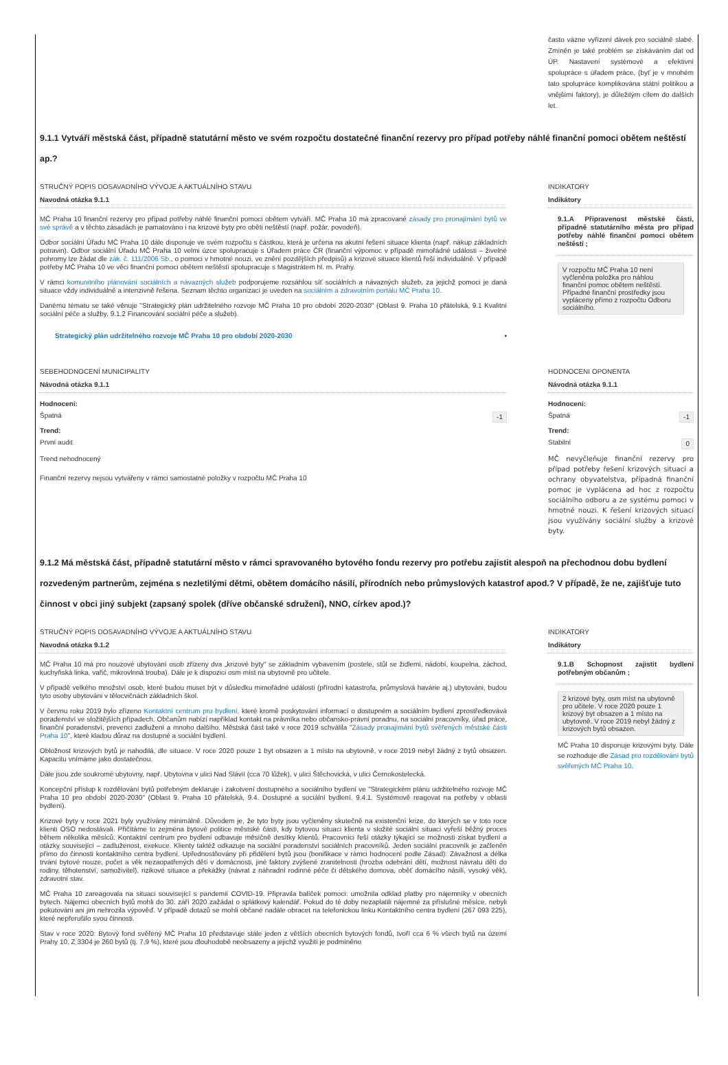často vázne vyřízení dávek pro sociálně slabé. Zmíněn je také problém se získáváním dat od ÚP. Nastavení systémové a efektivní spolupráce s úřadem práce, (byť je v mnohém tato spolupráce komplikována státní politikou a vnějšími faktory), je důležitým cílem do dalších let.
9.1.1 Vytváří městská část, případně statutární město ve svém rozpočtu dostatečné finanční rezervy pro případ potřeby náhlé finanční pomoci obětem neštěstí ap.?
STRUČNÝ POPIS DOSAVADNÍHO VÝVOJE A AKTUÁLNÍHO STAVU
Navodná otázka 9.1.1
MČ Praha 10 finanční rezervy pro případ potřeby náhlé finanční pomoci obětem vytváří. MČ Praha 10 má zpracované zásady pro pronajímání bytů ve své správě a v těchto zásadách je pamatováno i na krizové byty pro oběti neštěstí (např. požár, povodeň).
Odbor sociální Úřadu MČ Praha 10 dále disponuje ve svém rozpočtu s částkou, která je určena na akutní řešení situace klienta (např. nákup základních potravin). Odbor sociální Úřadu MČ Praha 10 velmi úzce spolupracuje s Úřadem práce ČR (finanční výpomoc v případě mimořádné události – živelné pohromy lze žádat dle zák. č. 111/2006 Sb., o pomoci v hmotné nouzi, ve znění pozdějších předpisů) a krizové situace klientů řeší individuálně. V případě potřeby MČ Praha 10 ve věci finanční pomoci obětem neštěstí spolupracuje s Magistrátem hl. m. Prahy.
V rámci komunitního plánování sociálních a návazných služeb podporujeme rozsáhlou síť sociálních a návazných služeb, za jejichž pomoci je daná situace vždy individuálně a intenzivně řešena. Seznam těchto organizací je uveden na sociálním a zdravotním portálu MČ Praha 10.
Danému tématu se také věnuje "Strategický plán udržitelného rozvoje MČ Praha 10 pro období 2020-2030" (Oblast 9. Praha 10 přátelská, 9.1 Kvalitní sociální péče a služby, 9.1.2 Financování sociální péče a služeb).
Strategický plán udržitelného rozvoje MČ Praha 10 pro období 2020-2030 ▪
INDIKATORY
Indikátory
9.1.A Připravenost městské části, případně statutárního města pro případ potřeby náhlé finanční pomoci obětem neštěstí ;
V rozpočtu MČ Praha 10 není vyčleněna položka pro náhlou finanční pomoc obětem neštěstí. Případné finanční prostředky jsou vypláceny přímo z rozpočtu Odboru sociálního.
SEBEHODNOCENÍ MUNICIPALITY
Návodná otázka 9.1.1
Hodnoceni:
Špatná -1
Trend:
První audit
Trend nehodnocený
Finanční rezervy nejsou vytvářeny v rámci samostatné položky v rozpočtu MČ Praha 10
HODNOCENI OPONENTA
Návodná otázka 9.1.1
Hodnoceni:
Špatná -1
Trend:
Stabilní 0
MČ nevyčleňuje finanční rezervy pro případ potřeby řešení krizových situací a ochrany obyvatelstva, případná finanční pomoc je vyplácena ad hoc z rozpočtu sociálního odboru a ze systému pomoci v hmotné nouzi. K řešení krizových situací jsou využívány sociální služby a krizové byty.
9.1.2 Má městská část, případně statutární město v rámci spravovaného bytového fondu rezervy pro potřebu zajistit alespoň na přechodnou dobu bydlení rozvedeným partnerům, zejména s nezletilými dětmi, obětem domácího násilí, přírodních nebo průmyslových katastrof apod.? V případě, že ne, zajišťuje tuto činnost v obci jiný subjekt (zapsaný spolek (dříve občanské sdružení), NNO, církev apod.)?
STRUČNÝ POPIS DOSAVADNÍHO VÝVOJE A AKTUÁLNÍHO STAVU
Navodná otázka 9.1.2
MČ Praha 10 má pro nouzové ubytování osob zřízeny dva „krizové byty“ se základním vybavením (postele, stůl se židlemi, nádobí, koupelna, záchod, kuchyňská linka, vařič, mikrovlnná trouba). Dále je k dispozici osm míst na ubytovně pro učitele.
V případě velkého množství osob, které budou muset být v důsledku mimořádné události (přírodní katastrofa, průmyslová havárie aj.) ubytováni, budou tyto osoby ubytováni v tělocvičnách základních škol.
V červnu roku 2019 bylo zřízeno Kontaktní centrum pro bydlení, které kromě poskytování informací o dostupném a sociálním bydlení zprostředkovává poradenství ve složitějších případech. Občanům nabízí například kontakt na právníka nebo občansko-právní poradnu, na sociální pracovníky, úřad práce, finanční poradenství, prevenci zadlužení a mnoho dalšího. Městská část také v roce 2019 schválila "Zásady pronajímání bytů svěřených městské části Praha 10", které kladou důraz na dostupné a sociální bydlení.
Obložnost krizových bytů je nahodilá, dle situace. V roce 2020 pouze 1 byt obsazen a 1 místo na ubytovně, v roce 2019 nebyl žádný z bytů obsazen. Kapacitu vnímáme jako dostatečnou.
Dále jsou zde soukromé ubytovny, např. Ubytovna v ulici Nad Slávií (cca 70 lůžek), v ulici Štěchovická, v ulici Černokostelecká.
Koncepční přístup k rozdělování bytů potřebným deklaruje i zakotvení dostupného a sociálního bydlení ve "Strategickém plánu udržitelného rozvoje MČ Praha 10 pro období 2020-2030" (Oblast 9. Praha 10 přátelská, 9.4. Dostupné a sociální bydlení, 9.4.1. Systémově reagovat na potřeby v oblasti bydlení).
Krizové byty v roce 2021 byly využívány minimálně. Důvodem je, že tyto byty jsou vyčleněny skutečně na existenční krize, do kterých se v toto roce klienti OSO nedostávali. Přičítáme to zejména bytové politice městské části, kdy bytovou situaci klienta v složité sociální situaci vyřeší běžný proces během několika měsíců. Kontaktní centrum pro bydlení odbavuje měsíčně desítky klientů. Pracovníci řeší otázky týkající se možnosti získat bydlení a otázky související – zadluženost, exekuce. Klienty taktéž odkazuje na sociální poradenství sociálních pracovníků. Jeden sociální pracovník je začleněn přímo do činnosti kontaktního centra bydlení. Upřednostňovány při přidělení bytů jsou (bonifikace v rámci hodnocení podle Zásad): Závažnost a délka trvání bytové nouze, počet a věk nezaopatřených dětí v domácnosti, jiné faktory zvýšené zranitelnosti (hrozba odebrání dětí, možnost návratu dětí do rodiny, těhotenství, samoživitel), rizikové situace a překážky (návrat z náhradní rodinné péče či dětského domova, oběť domácího násilí, vysoký věk), zdravotní stav.
MČ Praha 10 zareagovala na situaci související s pandemií COVID-19. Připravila balíček pomoci: umožnila odklad platby pro nájemníky v obecních bytech. Nájemci obecních bytů mohli do 30. září 2020 zažádat o splátkový kalendář. Pokud do té doby nezaplatili nájemné za příslušné měsíce, nebyli pokutováni ani jim nehrozila výpověď. V případě dotazů se mohli občané nadále obracet na telefonickou linku Kontaktního centra bydlení (267 093 225), které nepřerušilo svou činnosti.
Stav v roce 2020: Bytový fond svěřený MČ Praha 10 představuje stále jeden z větších obecních bytových fondů, tvoří cca 6 % všech bytů na území Prahy 10. Z 3304 je 260 bytů (tj. 7,9 %), které jsou dlouhodobě neobsazeny a jejichž využití je podmíněno
INDIKATORY
Indikátory
9.1.B Schopnost zajistit bydlení potřebným občanům ;
2 krizové byty, osm míst na ubytovně pro učitele. V roce 2020 pouze 1 krizový byt obsazen a 1 místo na ubytovně. V roce 2019 nebyl žádný z krizových bytů obsazen.
MČ Praha 10 disponuje krizovými byty. Dále se rozhoduje dle Zásad pro rozdělování bytů svěřených MČ Praha 10.